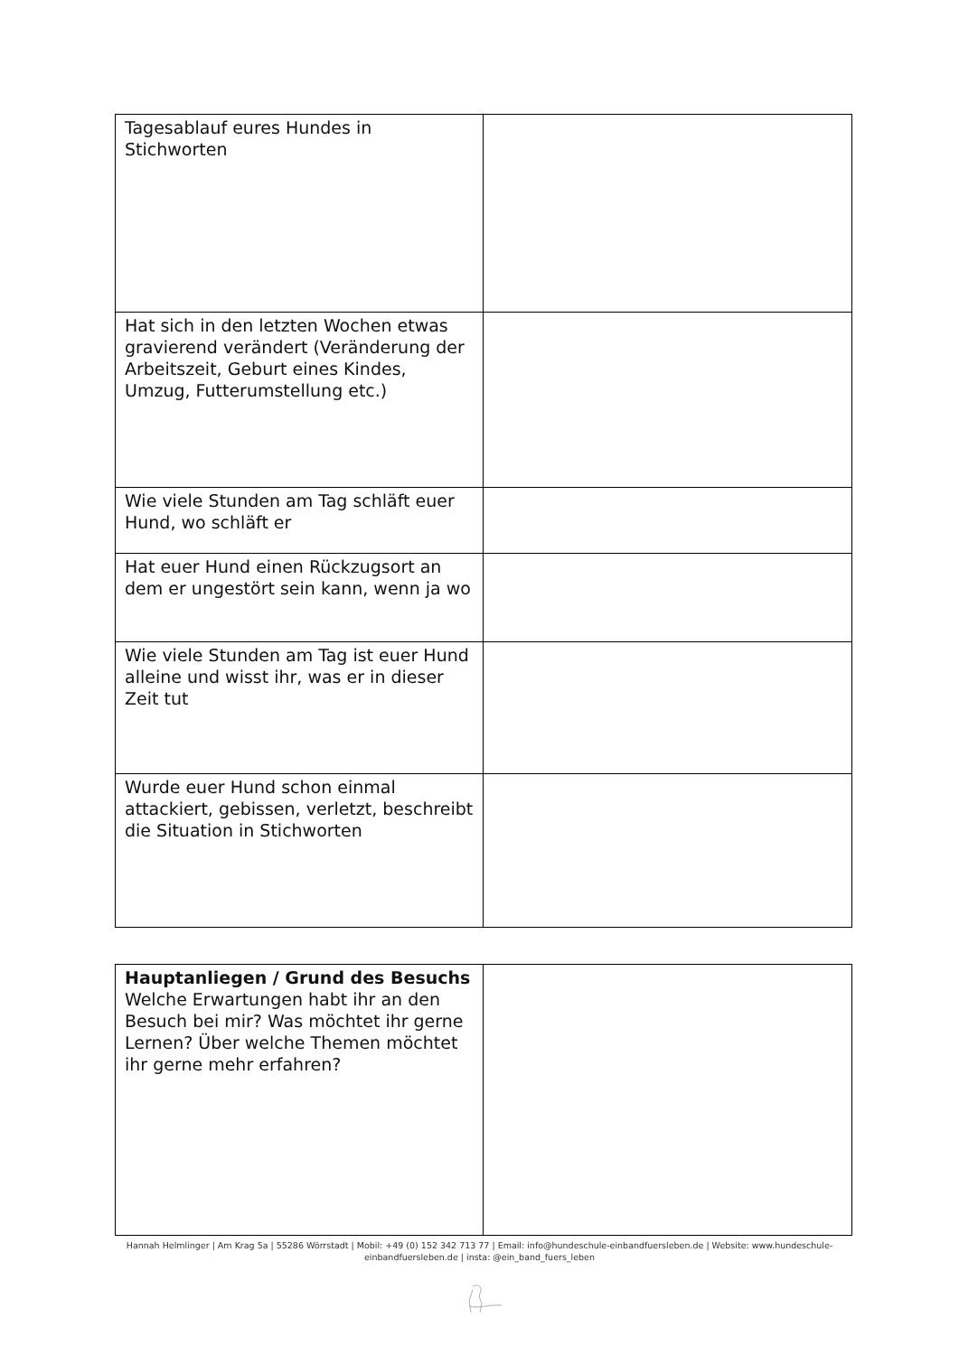| Tagesablauf eures Hundes in Stichworten | |
| Hat sich in den letzten Wochen etwas gravierend verändert (Veränderung der Arbeitszeit, Geburt eines Kindes, Umzug, Futterumstellung etc.) | |
| Wie viele Stunden am Tag schläft euer Hund, wo schläft er | |
| Hat euer Hund einen Rückzugsort an dem er ungestört sein kann, wenn ja wo | |
| Wie viele Stunden am Tag ist euer Hund alleine und wisst ihr, was er in dieser Zeit tut | |
| Wurde euer Hund schon einmal attackiert, gebissen, verletzt, beschreibt die Situation in Stichworten | |
| Hauptanliegen / Grund des Besuchs Welche Erwartungen habt ihr an den Besuch bei mir? Was möchtet ihr gerne Lernen? Über welche Themen möchtet ihr gerne mehr erfahren? | |
Hannah Helmlinger | Am Krag 5a | 55286 Wörrstadt | Mobil: +49 (0) 152 342 713 77 | Email: info@hundeschule-einbandfuersleben.de | Website: www.hundeschule-einbandfuersleben.de | insta: @ein_band_fuers_leben